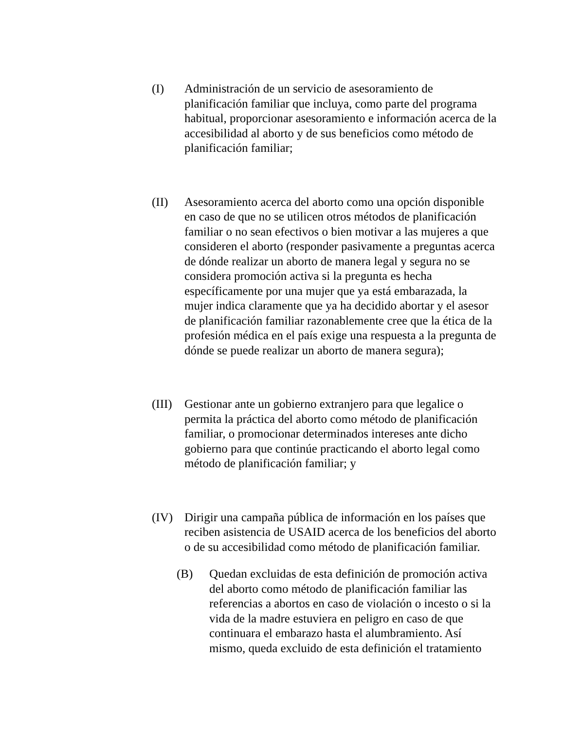(I) Administración de un servicio de asesoramiento de planificación familiar que incluya, como parte del programa habitual, proporcionar asesoramiento e información acerca de la accesibilidad al aborto y de sus beneficios como método de planificación familiar;
(II) Asesoramiento acerca del aborto como una opción disponible en caso de que no se utilicen otros métodos de planificación familiar o no sean efectivos o bien motivar a las mujeres a que consideren el aborto (responder pasivamente a preguntas acerca de dónde realizar un aborto de manera legal y segura no se considera promoción activa si la pregunta es hecha específicamente por una mujer que ya está embarazada, la mujer indica claramente que ya ha decidido abortar y el asesor de planificación familiar razonablemente cree que la ética de la profesión médica en el país exige una respuesta a la pregunta de dónde se puede realizar un aborto de manera segura);
(III)
Gestionar ante un gobierno extranjero para que legalice o permita la práctica del aborto como método de planificación familiar, o promocionar determinados intereses ante dicho gobierno para que continúe practicando el aborto legal como método de planificación familiar; y
(IV) Dirigir una campaña pública de información en los países que reciben asistencia de USAID acerca de los beneficios del aborto o de su accesibilidad como método de planificación familiar.
(B) Quedan excluidas de esta definición de promoción activa del aborto como método de planificación familiar las referencias a abortos en caso de violación o incesto o si la vida de la madre estuviera en peligro en caso de que continuara el embarazo hasta el alumbramiento. Así mismo, queda excluido de esta definición el tratamiento